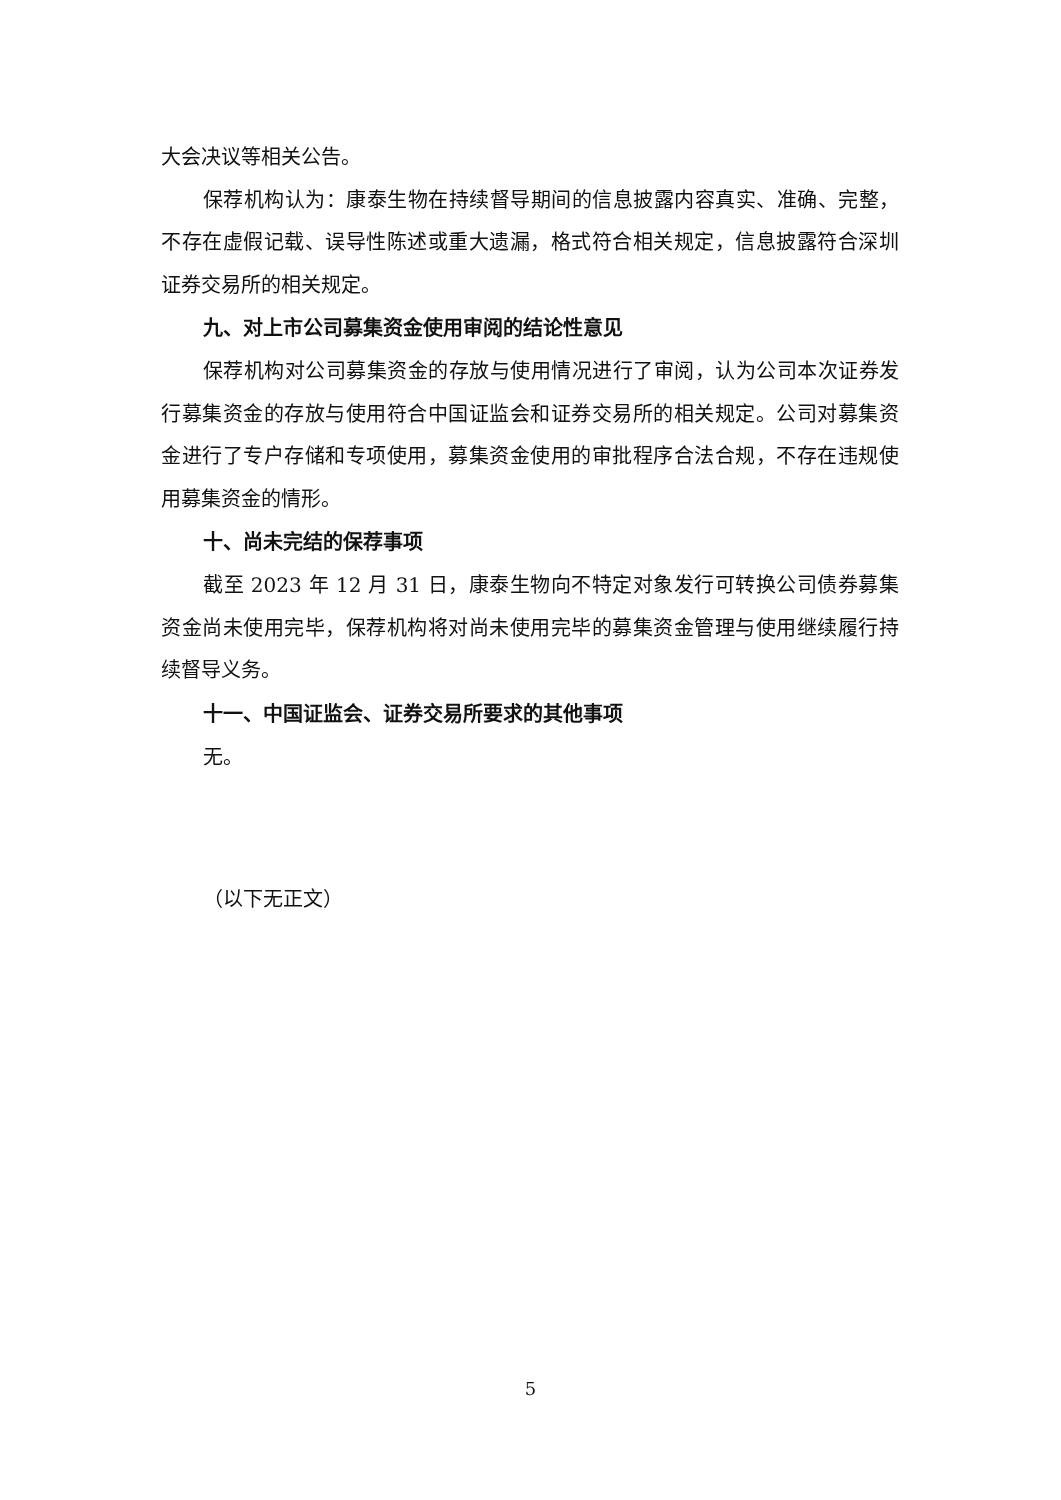大会决议等相关公告。
保荐机构认为：康泰生物在持续督导期间的信息披露内容真实、准确、完整，不存在虚假记载、误导性陈述或重大遗漏，格式符合相关规定，信息披露符合深圳证券交易所的相关规定。
九、对上市公司募集资金使用审阅的结论性意见
保荐机构对公司募集资金的存放与使用情况进行了审阅，认为公司本次证券发行募集资金的存放与使用符合中国证监会和证券交易所的相关规定。公司对募集资金进行了专户存储和专项使用，募集资金使用的审批程序合法合规，不存在违规使用募集资金的情形。
十、尚未完结的保荐事项
截至 2023 年 12 月 31 日，康泰生物向不特定对象发行可转换公司债券募集资金尚未使用完毕，保荐机构将对尚未使用完毕的募集资金管理与使用继续履行持续督导义务。
十一、中国证监会、证券交易所要求的其他事项
无。
（以下无正文）
5